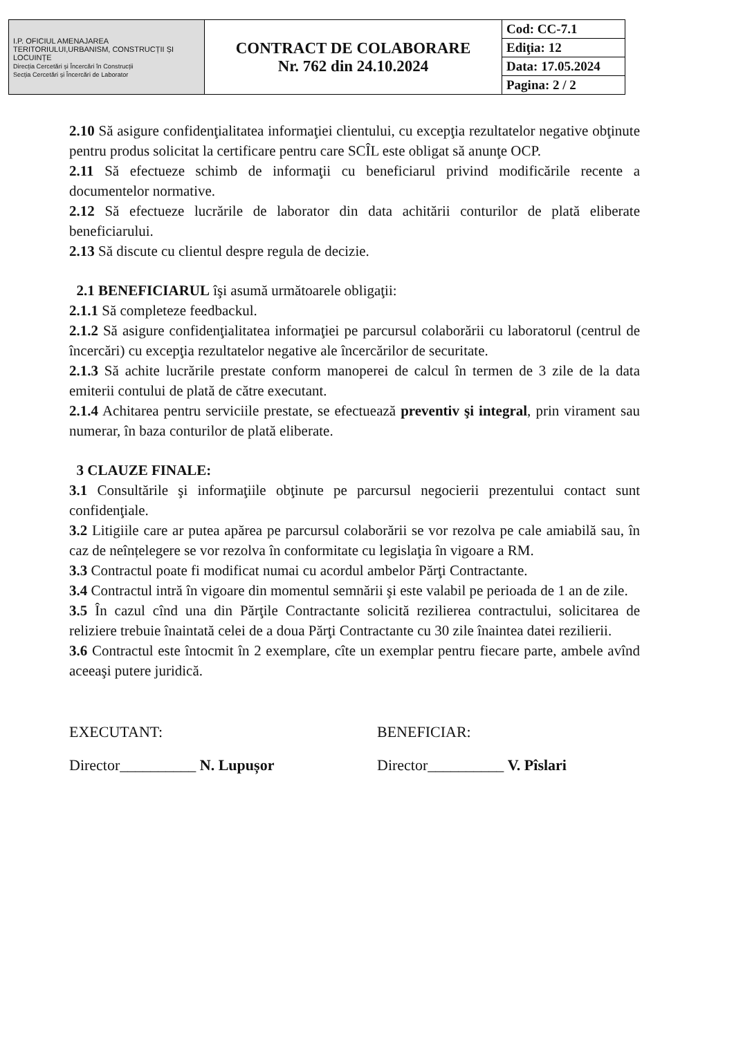| I.P. OFICIUL AMENAJAREA TERITORIULUI,URBANISM, CONSTRUCȚII ȘI LOCUINȚE Direcția Cercetări și Încercări în Construcții Secția Cercetări și Încercări de Laborator | CONTRACT DE COLABORARE Nr. 762 din 24.10.2024 | Cod: CC-7.1 |
| | | Ediţia: 12 |
| | | Data: 17.05.2024 |
| | | Pagina: 2 / 2 |
2.10 Să asigure confidenţialitatea informaţiei clientului, cu excepţia rezultatelor negative obţinute pentru produs solicitat la certificare pentru care SCÎL este obligat să anunţe OCP.
2.11 Să efectueze schimb de informaţii cu beneficiarul privind modificările recente a documentelor normative.
2.12 Să efectueze lucrările de laborator din data achitării conturilor de plată eliberate beneficiarului.
2.13 Să discute cu clientul despre regula de decizie.
2.1 BENEFICIARUL îşi asumă următoarele obligaţii:
2.1.1 Să completeze feedbackul.
2.1.2 Să asigure confidenţialitatea informaţiei pe parcursul colaborării cu laboratorul (centrul de încercări) cu excepţia rezultatelor negative ale încercărilor de securitate.
2.1.3 Să achite lucrările prestate conform manoperei de calcul în termen de 3 zile de la data emiterii contului de plată de către executant.
2.1.4 Achitarea pentru serviciile prestate, se efectuează preventiv şi integral, prin virament sau numerar, în baza conturilor de plată eliberate.
3 CLAUZE FINALE:
3.1 Consultările şi informaţiile obţinute pe parcursul negocierii prezentului contact sunt confidenţiale.
3.2 Litigiile care ar putea apărea pe parcursul colaborării se vor rezolva pe cale amiabilă sau, în caz de neînțelegere se vor rezolva în conformitate cu legislaţia în vigoare a RM.
3.3 Contractul poate fi modificat numai cu acordul ambelor Părţi Contractante.
3.4 Contractul intră în vigoare din momentul semnării şi este valabil pe perioada de 1 an de zile.
3.5 În cazul cînd una din Părţile Contractante solicită rezilierea contractului, solicitarea de reliziere trebuie înaintată celei de a doua Părţi Contractante cu 30 zile înaintea datei rezilierii.
3.6 Contractul este întocmit în 2 exemplare, cîte un exemplar pentru fiecare parte, ambele avînd aceeaşi putere juridică.
EXECUTANT:
Director__________ N. Lupușor
BENEFICIAR:
Director__________ V. Pîslari